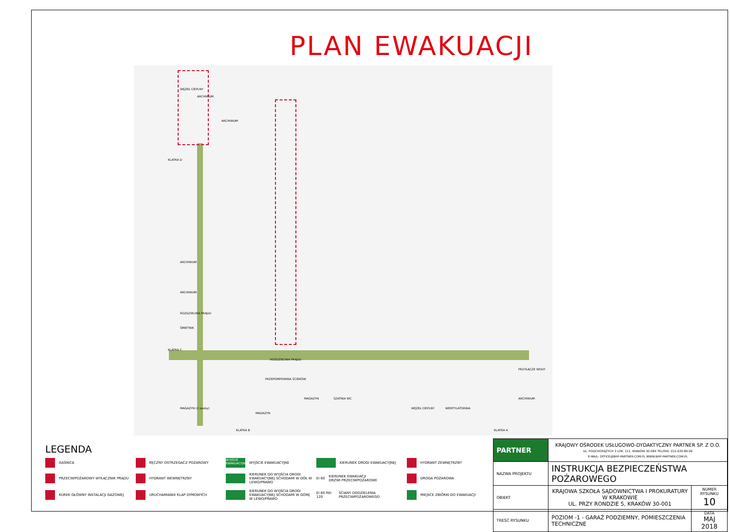PLAN EWAKUACJI
WĘZEŁ CIEPLNY
ARCHIWUM
ARCHIWUM
KLATKA D
ARCHIWUM
ARCHIWUM
ROZDZIELNIA PRĄDU
ŚMIETNIK
KLATKA C
ROZDZIELNIA PRĄDU
PRZEPOMPOWNIA ŚCIEKÓW
MAGAZYN (2 osoby)
MAGAZYN
MAGAZYN SZATNIA WC
WĘZEŁ CIEPLNY WENTYLATORNIA
PRZYŁĄCZE WODY
ARCHIWUM
KLATKA B KLATKA A
LEGENDA
GAŚNICA
RĘCZNY OSTRZEGACZ POŻAROWY
WYJŚCIE EWAKUACYJNE WYJŚCIE EWAKUACYJNE
KIERUNEK DROGI EWAKUACYJNEJ
HYDRANT ZEWNĘTRZNY
PRZECIWPOŻAROWY WYŁĄCZNIK PRĄDU
HYDRANT WEWNĘTRZNY
KIERUNEK DO WYJŚCIA DROGI EWAKUACYJNEJ SCHODAMI W DÓŁ W LEWO/PRAWO
EI 60 KIERUNEK EWAKUACJI
DRZWI PRZECIWPOŻAROWE
DROGA POŻAROWA
KUREK GŁÓWNY INSTALACJI GAZOWEJ
URUCHAMIANIE KLAP DYMOWYCH
KIERUNEK DO WYJŚCIA DROGI EWAKUACYJNEJ SCHODAMI W GÓRĘ W LEWO/PRAWO
EI 60 REI 120 ŚCIANY ODDZIELENIA PRZECIWPOŻAROWEGO
MIEJSCE ZBIÓRKI DO EWAKUACJI
| PARTNER | KRAJOWY OŚRODEK USŁUGOWO-DYDAKTYCZNY PARTNER SP. Z O.O. UL. PODCHORĄŻYCH 3 LOK. 111, KRAKÓW 30-084 TEL/FAX: 012-635-89-06 E-MAIL: OFFICE@BHP-PARTNER.COM.PL WWW.BHP-PARTNER.COM.PL | |
| NAZWA PROJEKTU | INSTRUKCJA BEZPIECZEŃSTWA POŻAROWEGO | |
| OBIEKT | KRAJOWA SZKOŁA SĄDOWNICTWA I PROKURATURY W KRAKOWIE UL. PRZY RONDZIE 5, KRAKÓW 30-001 | NUMER RYSUNKU 10 |
| TREŚĆ RYSUNKU | POZIOM -1 - GARAŻ PODZIEMNY, POMIESZCZENIA TECHNICZNE | DATA MAJ 2018 |